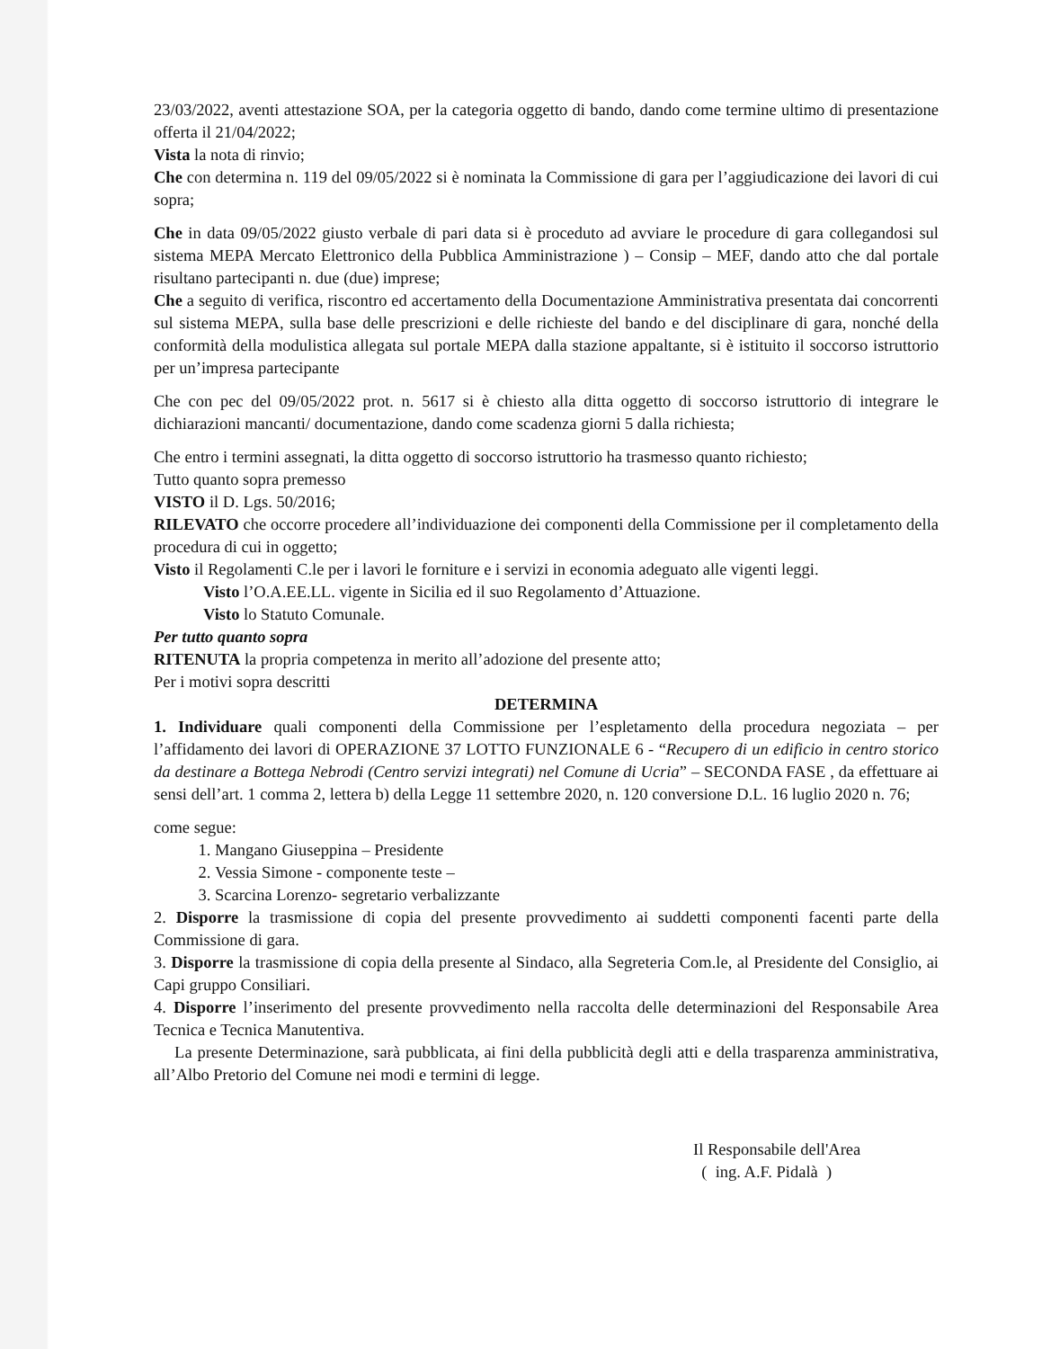23/03/2022, aventi attestazione SOA, per la categoria oggetto di bando, dando come termine ultimo di presentazione offerta il 21/04/2022;
Vista la nota di rinvio;
Che con determina n. 119 del 09/05/2022 si è nominata la Commissione di gara per l’aggiudicazione dei lavori di cui sopra;
Che in data 09/05/2022 giusto verbale di pari data si è proceduto ad avviare le procedure di gara collegandosi sul sistema MEPA Mercato Elettronico della Pubblica Amministrazione ) – Consip – MEF, dando atto che dal portale risultano partecipanti n. due (due) imprese;
Che a seguito di verifica, riscontro ed accertamento della Documentazione Amministrativa presentata dai concorrenti sul sistema MEPA, sulla base delle prescrizioni e delle richieste del bando e del disciplinare di gara, nonché della conformità della modulistica allegata sul portale MEPA dalla stazione appaltante, si è istituito il soccorso istruttorio per un’impresa partecipante
Che con pec del 09/05/2022 prot. n. 5617 si è chiesto alla ditta oggetto di soccorso istruttorio di integrare le dichiarazioni mancanti/ documentazione, dando come scadenza giorni 5 dalla richiesta;
Che entro i termini assegnati, la ditta oggetto di soccorso istruttorio ha trasmesso quanto richiesto;
Tutto quanto sopra premesso
VISTO il D. Lgs. 50/2016;
RILEVATO che occorre procedere all’individuazione dei componenti della Commissione per il completamento della procedura di cui in oggetto;
Visto il Regolamenti C.le per i lavori le forniture e i servizi in economia adeguato alle vigenti leggi.
Visto l’O.A.EE.LL. vigente in Sicilia ed il suo Regolamento d’Attuazione.
Visto lo Statuto Comunale.
Per tutto quanto sopra
RITENUTA la propria competenza in merito all’adozione del presente atto;
Per i motivi sopra descritti
DETERMINA
1. Individuare quali componenti della Commissione per l’espletamento della procedura negoziata – per l’affidamento dei lavori di OPERAZIONE 37 LOTTO FUNZIONALE 6 - “Recupero di un edificio in centro storico da destinare a Bottega Nebrodi (Centro servizi integrati) nel Comune di Ucria” – SECONDA FASE , da effettuare ai sensi dell’art. 1 comma 2, lettera b) della Legge 11 settembre 2020, n. 120 conversione D.L. 16 luglio 2020 n. 76;
come segue:
1. Mangano Giuseppina – Presidente
2. Vessia Simone - componente teste –
3. Scarcina Lorenzo- segretario verbalizzante
2. Disporre la trasmissione di copia del presente provvedimento ai suddetti componenti facenti parte della Commissione di gara.
3. Disporre la trasmissione di copia della presente al Sindaco, alla Segreteria Com.le, al Presidente del Consiglio, ai Capi gruppo Consiliari.
4. Disporre l’inserimento del presente provvedimento nella raccolta delle determinazioni del Responsabile Area Tecnica e Tecnica Manutentiva.
La presente Determinazione, sarà pubblicata, ai fini della pubblicità degli atti e della trasparenza amministrativa, all’Albo Pretorio del Comune nei modi e termini di legge.
Il Responsabile dell'Area
( ing. A.F. Pidalà )